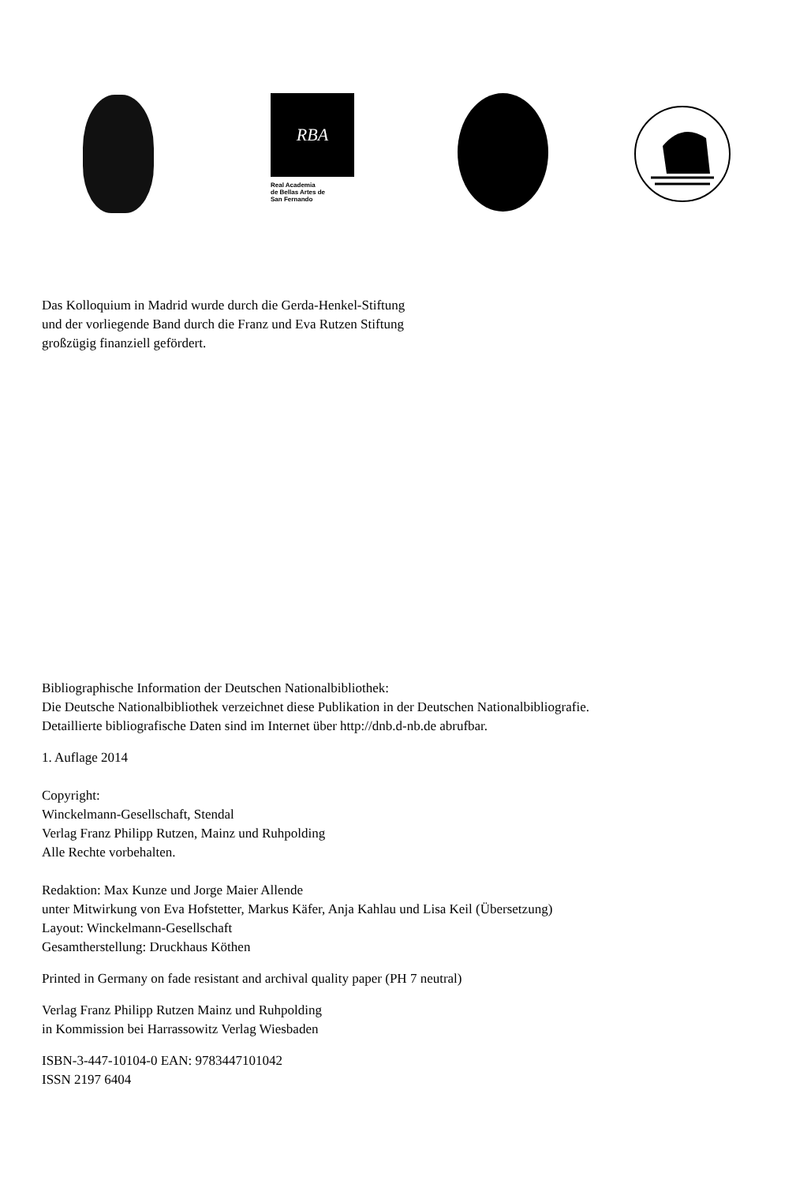RBA
Real Academia
de Bellas Artes de
San Fernando
Das Kolloquium in Madrid wurde durch die Gerda-Henkel-Stiftung
und der vorliegende Band durch die Franz und Eva Rutzen Stiftung
großzügig finanziell gefördert.
Bibliographische Information der Deutschen Nationalbibliothek:
Die Deutsche Nationalbibliothek verzeichnet diese Publikation in der Deutschen Nationalbibliografie.
Detaillierte bibliografische Daten sind im Internet über http://dnb.d-nb.de abrufbar.
1. Auflage 2014
Copyright:
Winckelmann-Gesellschaft, Stendal
Verlag Franz Philipp Rutzen, Mainz und Ruhpolding
Alle Rechte vorbehalten.
Redaktion: Max Kunze und Jorge Maier Allende
unter Mitwirkung von Eva Hofstetter, Markus Käfer, Anja Kahlau und Lisa Keil (Übersetzung)
Layout: Winckelmann-Gesellschaft
Gesamtherstellung: Druckhaus Köthen
Printed in Germany on fade resistant and archival quality paper (PH 7 neutral)
Verlag Franz Philipp Rutzen Mainz und Ruhpolding
in Kommission bei Harrassowitz Verlag Wiesbaden
ISBN-3-447-10104-0 EAN: 9783447101042
ISSN 2197 6404